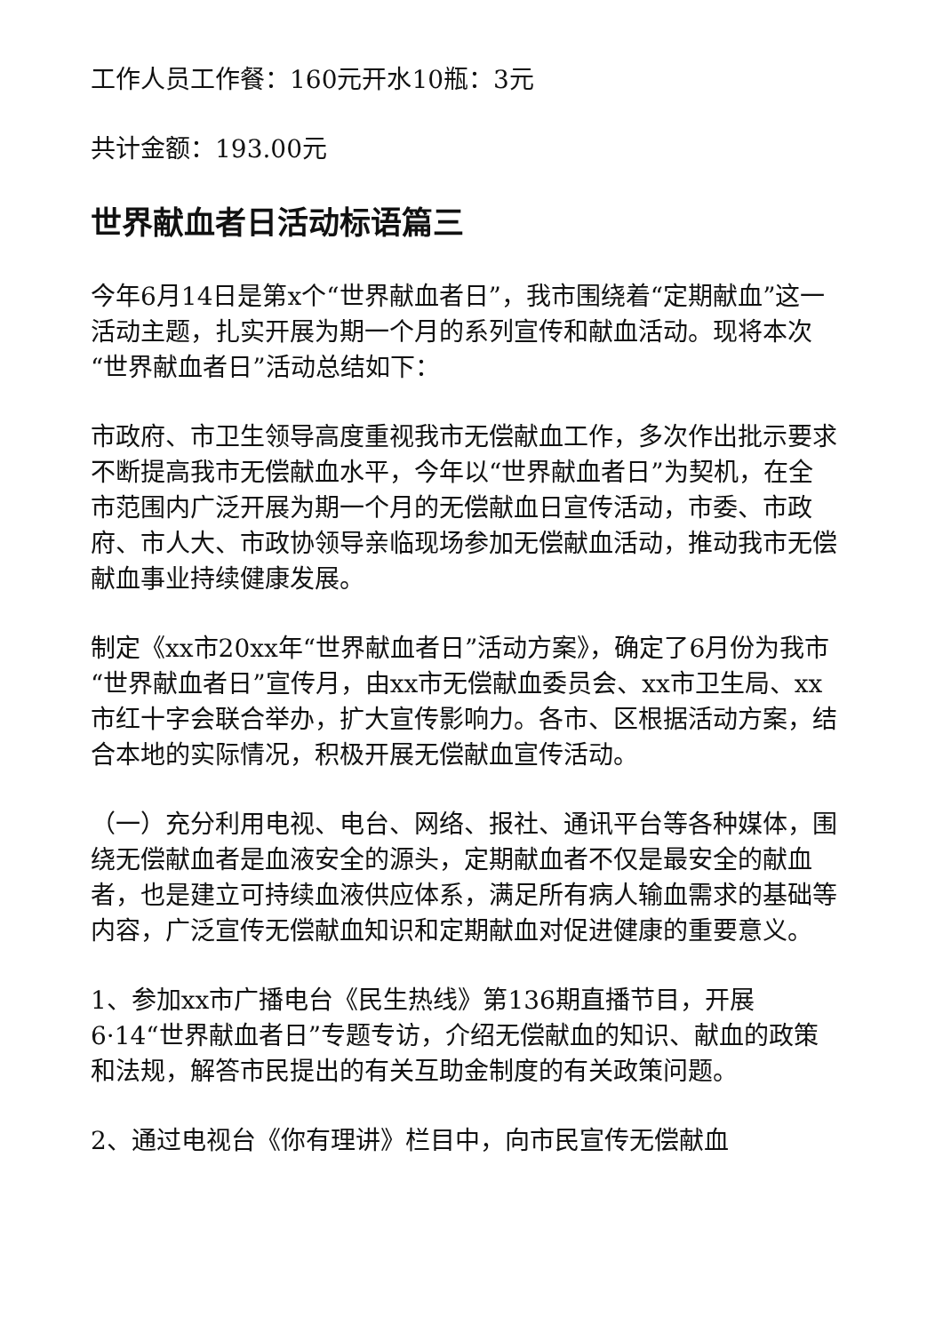工作人员工作餐：160元开水10瓶：3元
共计金额：193.00元
世界献血者日活动标语篇三
今年6月14日是第x个“世界献血者日”，我市围绕着“定期献血”这一活动主题，扎实开展为期一个月的系列宣传和献血活动。现将本次“世界献血者日”活动总结如下：
市政府、市卫生领导高度重视我市无偿献血工作，多次作出批示要求不断提高我市无偿献血水平，今年以“世界献血者日”为契机，在全市范围内广泛开展为期一个月的无偿献血日宣传活动，市委、市政府、市人大、市政协领导亲临现场参加无偿献血活动，推动我市无偿献血事业持续健康发展。
制定《xx市20xx年“世界献血者日”活动方案》，确定了6月份为我市“世界献血者日”宣传月，由xx市无偿献血委员会、xx市卫生局、xx市红十字会联合举办，扩大宣传影响力。各市、区根据活动方案，结合本地的实际情况，积极开展无偿献血宣传活动。
（一）充分利用电视、电台、网络、报社、通讯平台等各种媒体，围绕无偿献血者是血液安全的源头，定期献血者不仅是最安全的献血者，也是建立可持续血液供应体系，满足所有病人输血需求的基础等内容，广泛宣传无偿献血知识和定期献血对促进健康的重要意义。
1、参加xx市广播电台《民生热线》第136期直播节目，开展6·14“世界献血者日”专题专访，介绍无偿献血的知识、献血的政策和法规，解答市民提出的有关互助金制度的有关政策问题。
2、通过电视台《你有理讲》栏目中，向市民宣传无偿献血